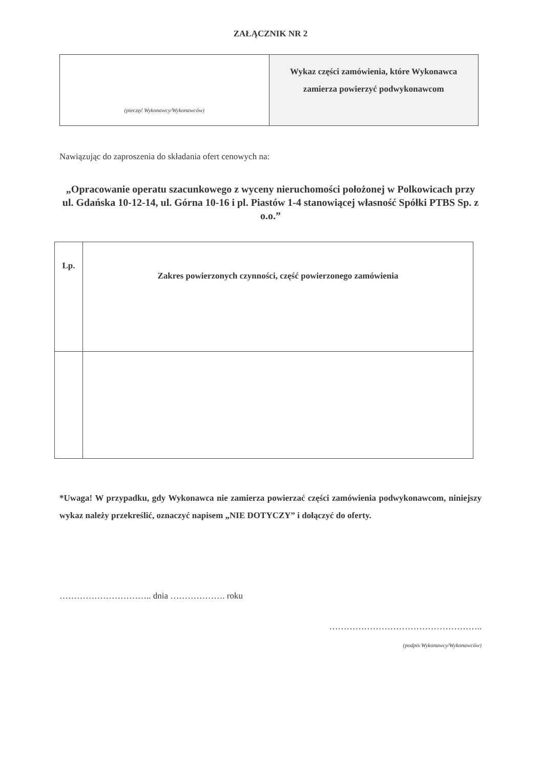ZAŁĄCZNIK NR 2
| (pieczęć Wykonawcy/Wykonawców) | Wykaz części zamówienia, które Wykonawca zamierza powierzyć podwykonawcom |
Nawiązując do zaproszenia do składania ofert cenowych na:
„Opracowanie operatu szacunkowego z wyceny nieruchomości położonej w Polkowicach przy ul. Gdańska 10-12-14, ul. Górna 10-16 i pl. Piastów 1-4 stanowiącej własność Spółki PTBS Sp. z o.o.”
| Lp. | Zakres powierzonych czynności, część powierzonego zamówienia |
| --- | --- |
*Uwaga! W przypadku, gdy Wykonawca nie zamierza powierzać części zamówienia podwykonawcom, niniejszy wykaz należy przekreślić, oznaczyć napisem „NIE DOTYCZY” i dołączyć do oferty.
………………………….. dnia ………………. roku
……………………………………………..
(podpis Wykonawcy/Wykonawców)